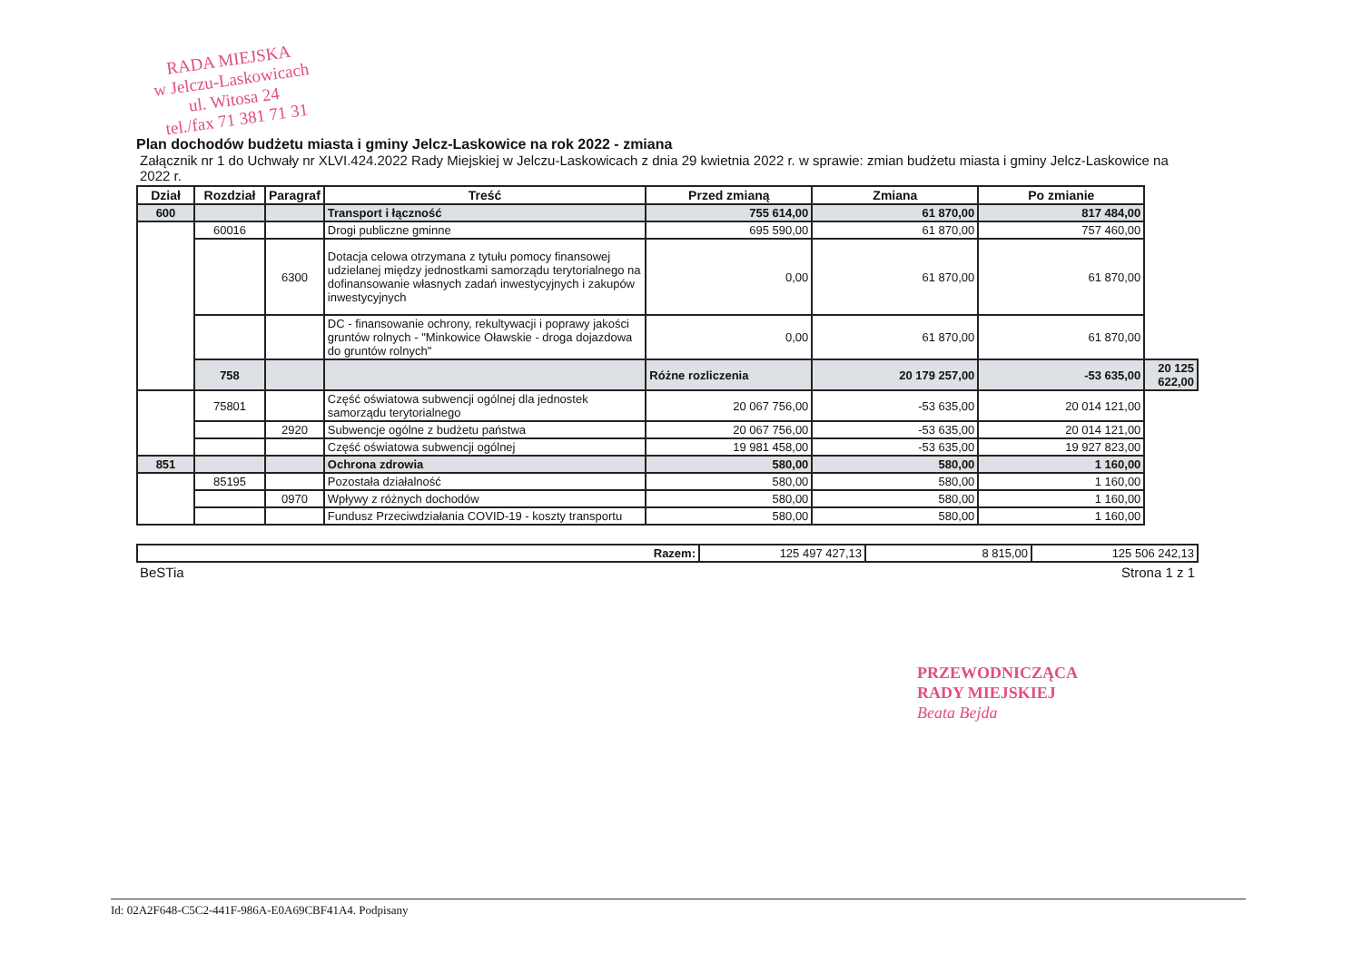RADA MIEJSKA
w Jelczu-Laskowicach
ul. Witosa 24
tel./fax 71 381 71 31
Plan dochodów budżetu miasta i gminy Jelcz-Laskowice na rok 2022 - zmiana
Załącznik nr 1 do Uchwały nr XLVI.424.2022 Rady Miejskiej w Jelczu-Laskowicach z dnia 29 kwietnia 2022 r. w sprawie: zmian budżetu miasta i gminy Jelcz-Laskowice na 2022 r.
| Dział | Rozdział | Paragraf | Treść | Przed zmianą | Zmiana | Po zmianie | |
| --- | --- | --- | --- | --- | --- | --- | --- |
| 600 | | | Transport i łączność | 755 614,00 | 61 870,00 | 817 484,00 | |
| | 60016 | | Drogi publiczne gminne | 695 590,00 | 61 870,00 | 757 460,00 | |
| | | 6300 | Dotacja celowa otrzymana z tytułu pomocy finansowej udzielanej między jednostkami samorządu terytorialnego na dofinansowanie własnych zadań inwestycyjnych i zakupów inwestycyjnych | 0,00 | 61 870,00 | 61 870,00 | |
| | | | DC - finansowanie ochrony, rekultywacji i poprawy jakości gruntów rolnych - "Minkowice Oławskie - droga dojazdowa do gruntów rolnych" | 0,00 | 61 870,00 | 61 870,00 | |
| | 758 | | | Różne rozliczenia | 20 179 257,00 | -53 635,00 | 20 125 622,00 |
| | 75801 | | Część oświatowa subwencji ogólnej dla jednostek samorządu terytorialnego | 20 067 756,00 | -53 635,00 | 20 014 121,00 | |
| | | 2920 | Subwencje ogólne z budżetu państwa | 20 067 756,00 | -53 635,00 | 20 014 121,00 | |
| | | | Część oświatowa subwencji ogólnej | 19 981 458,00 | -53 635,00 | 19 927 823,00 | |
| 851 | | | Ochrona zdrowia | 580,00 | 580,00 | 1 160,00 | |
| | 85195 | | Pozostała działalność | 580,00 | 580,00 | 1 160,00 | |
| | | 0970 | Wpływy z różnych dochodów | 580,00 | 580,00 | 1 160,00 | |
| | | | Fundusz Przeciwdziałania COVID-19 - koszty transportu | 580,00 | 580,00 | 1 160,00 | |
| Razem: | 125 497 427,13 | 8 815,00 | 125 506 242,13 |
BeSTia Strona 1 z 1
PRZEWODNICZĄCA
RADY MIEJSKIEJ
Beata Bejda
Id: 02A2F648-C5C2-441F-986A-E0A69CBF41A4. Podpisany